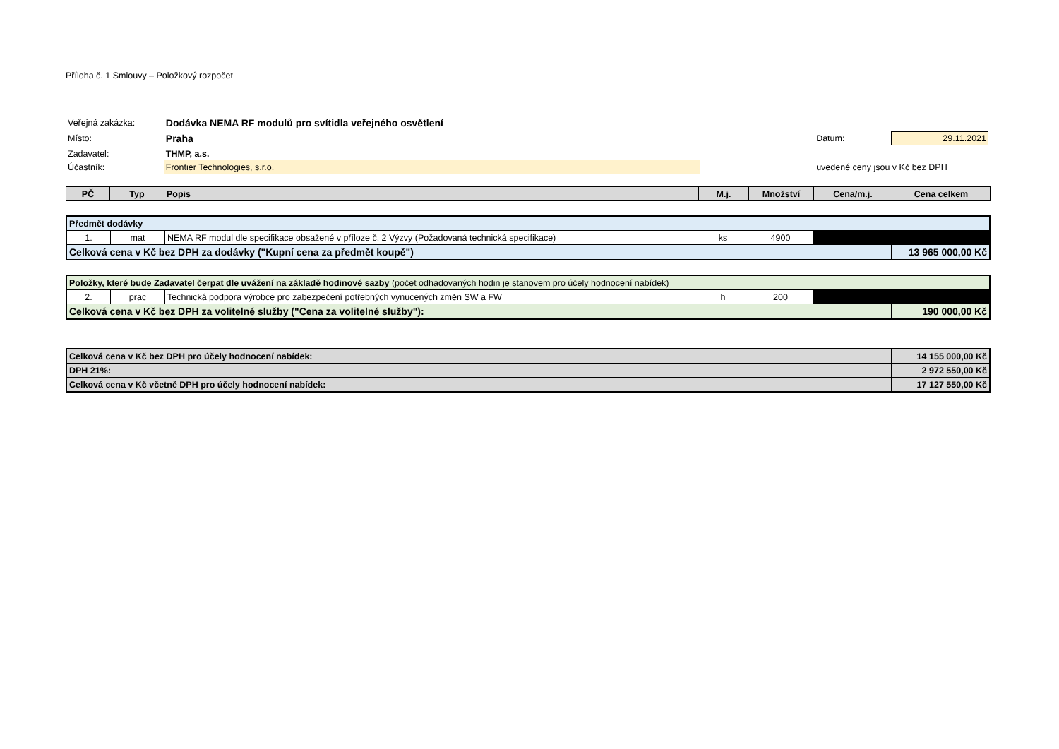Příloha č. 1 Smlouvy – Položkový rozpočet
| Veřejná zakázka: | Dodávka NEMA RF modulů pro svítidla veřejného osvětlení | | |
| Místo: | Praha | Datum: | 29.11.2021 |
| Zadavatel: | THMP, a.s. | | |
| Účastník: | Frontier Technologies, s.r.o. | uvedené ceny jsou v Kč bez DPH | |
| PČ | Typ | Popis | M.j. | Množství | Cena/m.j. | Cena celkem |
| --- | --- | --- | --- | --- | --- | --- |
| Předmět dodávky | | | | | | |
| 1. | mat | NEMA RF modul dle specifikace obsažené v příloze č. 2 Výzvy (Požadovaná technická specifikace) | ks | 4900 | | |
| Celková cena v Kč bez DPH za dodávky ("Kupní cena za předmět koupě") | | | | | | 13 965 000,00 Kč |
| Položky, které bude Zadavatel čerpat dle uvážení na základě hodinové sazby (počet odhadovaných hodin je stanovem pro účely hodnocení nabídek) | | | | | | |
| 2. | prac | Technická podpora výrobce pro zabezpečení potřebných vynucených změn SW a FW | h | 200 | | |
| Celková cena v Kč bez DPH za volitelné služby ("Cena za volitelné služby"): | | | | | | 190 000,00 Kč |
| Celková cena v Kč bez DPH pro účely hodnocení nabídek: | 14 155 000,00 Kč |
| DPH 21%: | 2 972 550,00 Kč |
| Celková cena v Kč včetně DPH pro účely hodnocení nabídek: | 17 127 550,00 Kč |